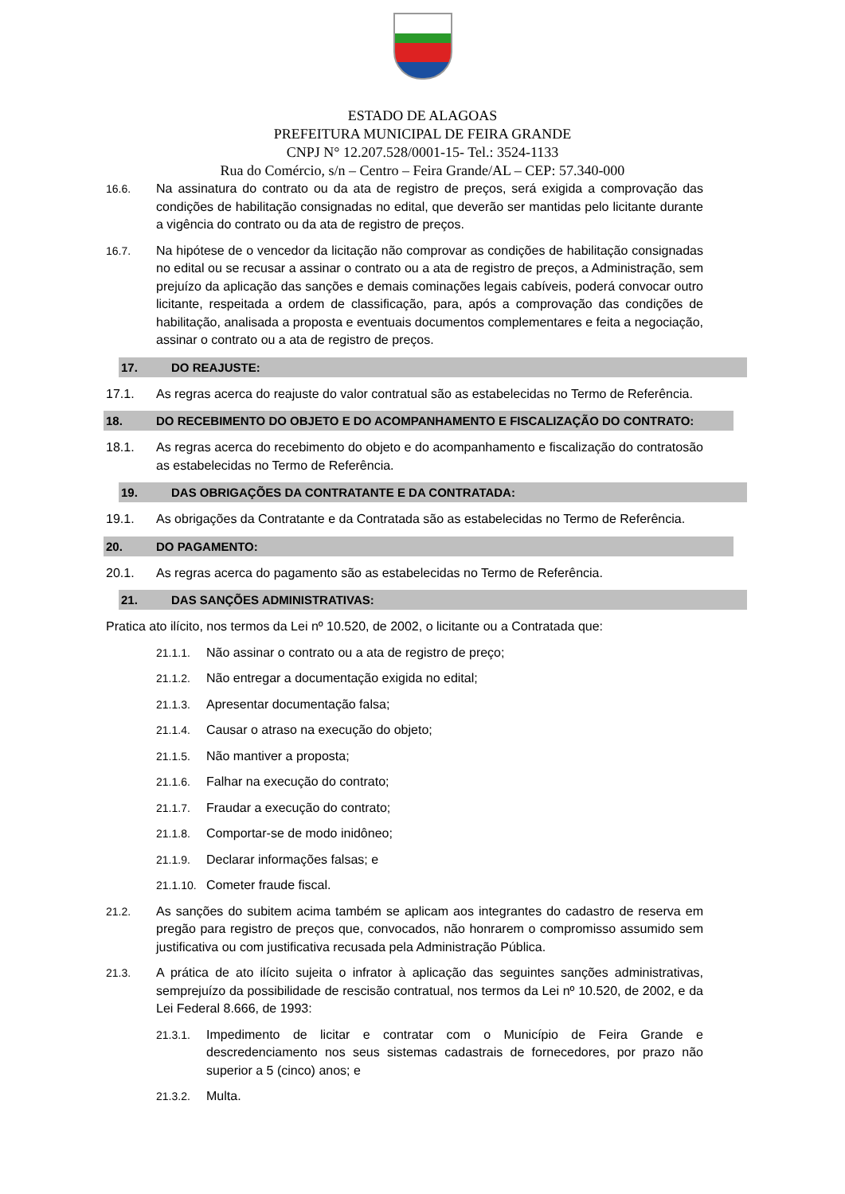ESTADO DE ALAGOAS
PREFEITURA MUNICIPAL DE FEIRA GRANDE
CNPJ N° 12.207.528/0001-15- Tel.: 3524-1133
Rua do Comércio, s/n – Centro – Feira Grande/AL – CEP: 57.340-000
16.6. Na assinatura do contrato ou da ata de registro de preços, será exigida a comprovação das condições de habilitação consignadas no edital, que deverão ser mantidas pelo licitante durante a vigência do contrato ou da ata de registro de preços.
16.7. Na hipótese de o vencedor da licitação não comprovar as condições de habilitação consignadas no edital ou se recusar a assinar o contrato ou a ata de registro de preços, a Administração, sem prejuízo da aplicação das sanções e demais cominações legais cabíveis, poderá convocar outro licitante, respeitada a ordem de classificação, para, após a comprovação das condições de habilitação, analisada a proposta e eventuais documentos complementares e feita a negociação, assinar o contrato ou a ata de registro de preços.
17. DO REAJUSTE:
17.1. As regras acerca do reajuste do valor contratual são as estabelecidas no Termo de Referência.
18. DO RECEBIMENTO DO OBJETO E DO ACOMPANHAMENTO E FISCALIZAÇÃO DO CONTRATO:
18.1. As regras acerca do recebimento do objeto e do acompanhamento e fiscalização do contratosão as estabelecidas no Termo de Referência.
19. DAS OBRIGAÇÕES DA CONTRATANTE E DA CONTRATADA:
19.1. As obrigações da Contratante e da Contratada são as estabelecidas no Termo de Referência.
20. DO PAGAMENTO:
20.1. As regras acerca do pagamento são as estabelecidas no Termo de Referência.
21. DAS SANÇÕES ADMINISTRATIVAS:
Pratica ato ilícito, nos termos da Lei nº 10.520, de 2002, o licitante ou a Contratada que:
21.1.1. Não assinar o contrato ou a ata de registro de preço;
21.1.2. Não entregar a documentação exigida no edital;
21.1.3. Apresentar documentação falsa;
21.1.4. Causar o atraso na execução do objeto;
21.1.5. Não mantiver a proposta;
21.1.6. Falhar na execução do contrato;
21.1.7. Fraudar a execução do contrato;
21.1.8. Comportar-se de modo inidôneo;
21.1.9. Declarar informações falsas; e
21.1.10. Cometer fraude fiscal.
21.2. As sanções do subitem acima também se aplicam aos integrantes do cadastro de reserva em pregão para registro de preços que, convocados, não honrarem o compromisso assumido sem justificativa ou com justificativa recusada pela Administração Pública.
21.3. A prática de ato ilícito sujeita o infrator à aplicação das seguintes sanções administrativas, semprejuízo da possibilidade de rescisão contratual, nos termos da Lei nº 10.520, de 2002, e da Lei Federal 8.666, de 1993:
21.3.1. Impedimento de licitar e contratar com o Município de Feira Grande e descredenciamento nos seus sistemas cadastrais de fornecedores, por prazo não superior a 5 (cinco) anos; e
21.3.2. Multa.